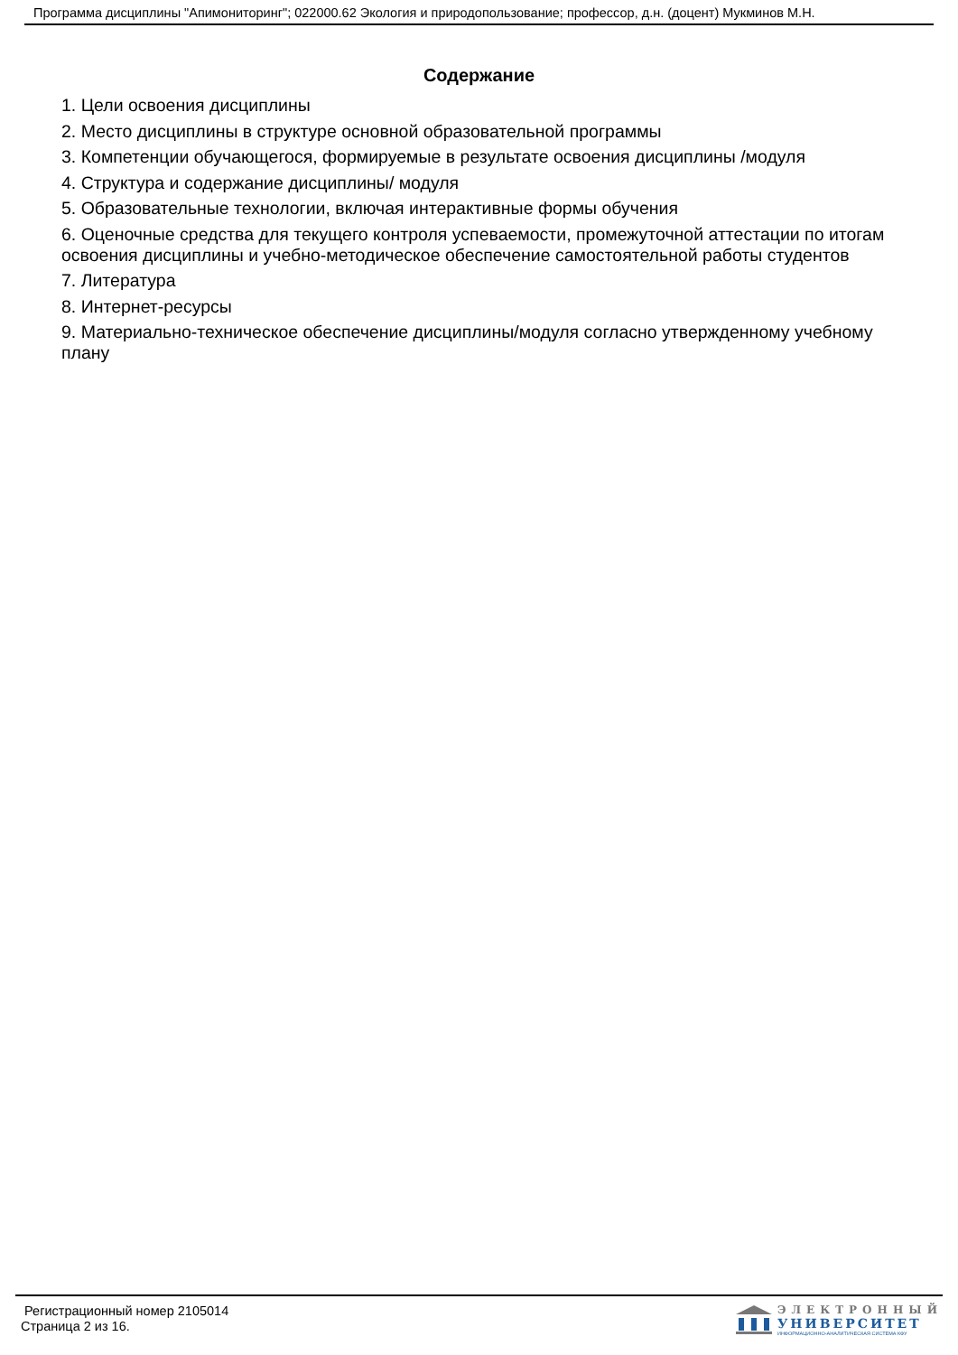Программа дисциплины "Апимониторинг"; 022000.62 Экология и природопользование; профессор, д.н. (доцент) Мукминов М.Н.
Содержание
1. Цели освоения дисциплины
2. Место дисциплины в структуре основной образовательной программы
3. Компетенции обучающегося, формируемые в результате освоения дисциплины /модуля
4. Структура и содержание дисциплины/ модуля
5. Образовательные технологии, включая интерактивные формы обучения
6. Оценочные средства для текущего контроля успеваемости, промежуточной аттестации по итогам освоения дисциплины и учебно-методическое обеспечение самостоятельной работы студентов
7. Литература
8. Интернет-ресурсы
9. Материально-техническое обеспечение дисциплины/модуля согласно утвержденному учебному плану
Регистрационный номер 2105014
Страница 2 из 16.
ЭЛЕКТРОННЫЙ
УНИВЕРСИТЕТ
ИНФОРМАЦИОННО-АНАЛИТИЧЕСКАЯ СИСТЕМА КФУ